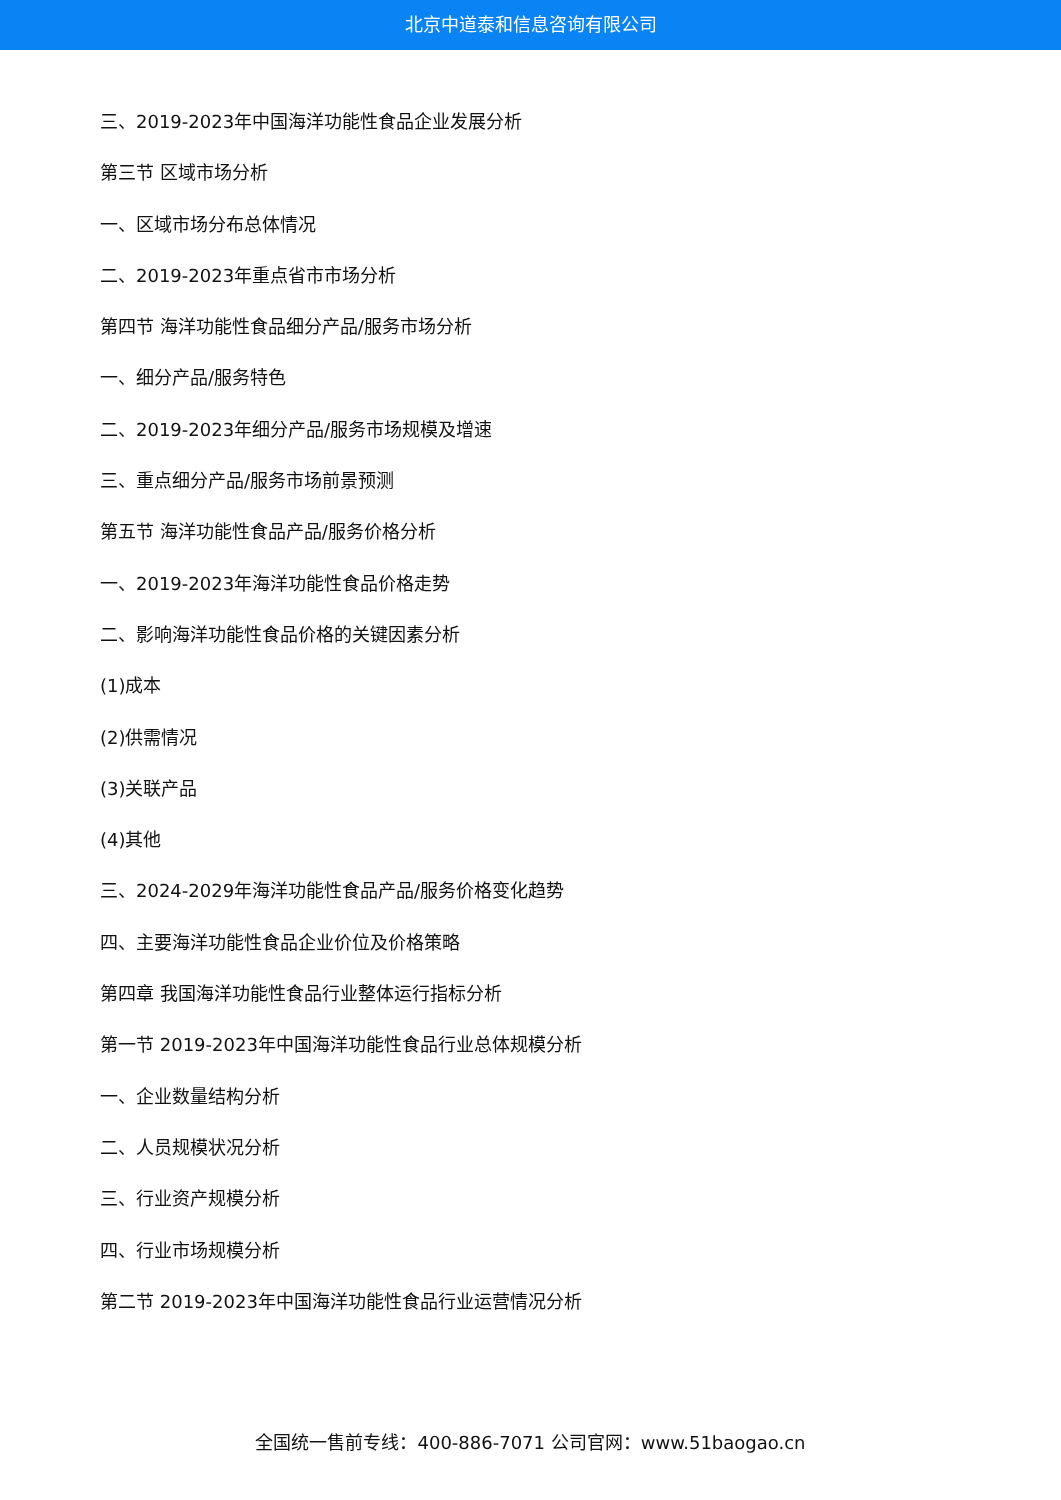北京中道泰和信息咨询有限公司
三、2019-2023年中国海洋功能性食品企业发展分析
第三节 区域市场分析
一、区域市场分布总体情况
二、2019-2023年重点省市市场分析
第四节 海洋功能性食品细分产品/服务市场分析
一、细分产品/服务特色
二、2019-2023年细分产品/服务市场规模及增速
三、重点细分产品/服务市场前景预测
第五节 海洋功能性食品产品/服务价格分析
一、2019-2023年海洋功能性食品价格走势
二、影响海洋功能性食品价格的关键因素分析
(1)成本
(2)供需情况
(3)关联产品
(4)其他
三、2024-2029年海洋功能性食品产品/服务价格变化趋势
四、主要海洋功能性食品企业价位及价格策略
第四章 我国海洋功能性食品行业整体运行指标分析
第一节 2019-2023年中国海洋功能性食品行业总体规模分析
一、企业数量结构分析
二、人员规模状况分析
三、行业资产规模分析
四、行业市场规模分析
第二节 2019-2023年中国海洋功能性食品行业运营情况分析
全国统一售前专线：400-886-7071 公司官网：www.51baogao.cn